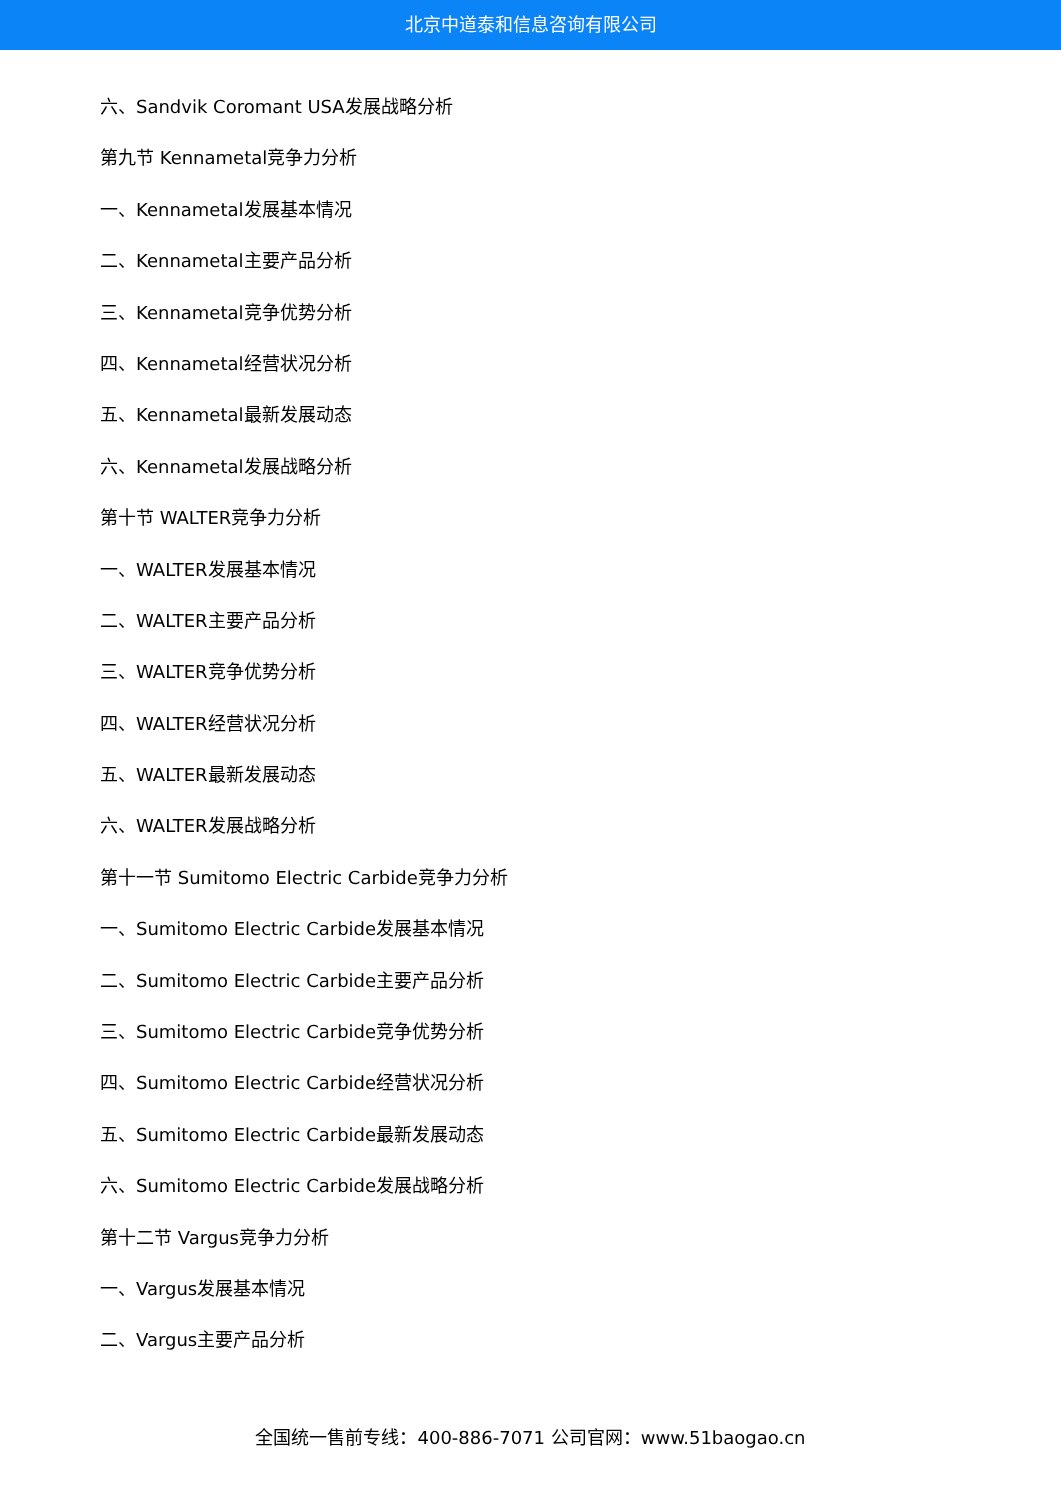北京中道泰和信息咨询有限公司
六、Sandvik Coromant USA发展战略分析
第九节 Kennametal竞争力分析
一、Kennametal发展基本情况
二、Kennametal主要产品分析
三、Kennametal竞争优势分析
四、Kennametal经营状况分析
五、Kennametal最新发展动态
六、Kennametal发展战略分析
第十节 WALTER竞争力分析
一、WALTER发展基本情况
二、WALTER主要产品分析
三、WALTER竞争优势分析
四、WALTER经营状况分析
五、WALTER最新发展动态
六、WALTER发展战略分析
第十一节 Sumitomo Electric Carbide竞争力分析
一、Sumitomo Electric Carbide发展基本情况
二、Sumitomo Electric Carbide主要产品分析
三、Sumitomo Electric Carbide竞争优势分析
四、Sumitomo Electric Carbide经营状况分析
五、Sumitomo Electric Carbide最新发展动态
六、Sumitomo Electric Carbide发展战略分析
第十二节 Vargus竞争力分析
一、Vargus发展基本情况
二、Vargus主要产品分析
全国统一售前专线：400-886-7071 公司官网：www.51baogao.cn